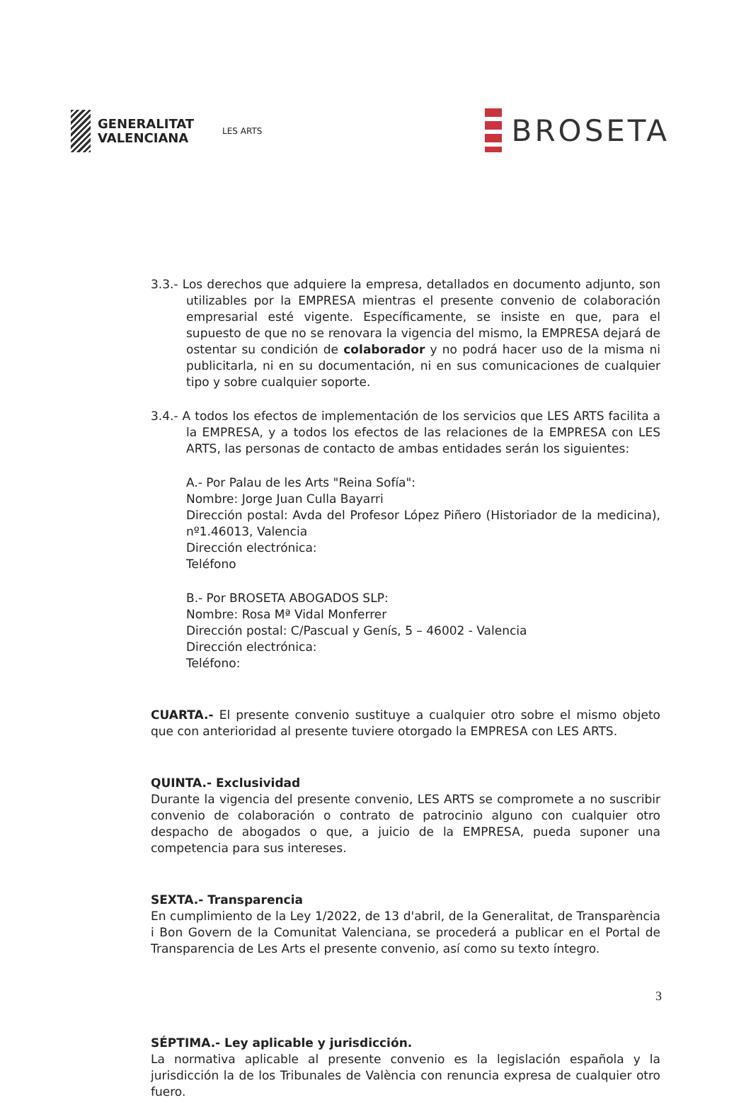GENERALITAT
VALENCIANA
LES ARTS
BROSETA
3.3.- Los derechos que adquiere la empresa, detallados en documento adjunto, son utilizables por la EMPRESA mientras el presente convenio de colaboración empresarial esté vigente. Específicamente, se insiste en que, para el supuesto de que no se renovara la vigencia del mismo, la EMPRESA dejará de ostentar su condición de colaborador y no podrá hacer uso de la misma ni publicitarla, ni en su documentación, ni en sus comunicaciones de cualquier tipo y sobre cualquier soporte.
3.4.- A todos los efectos de implementación de los servicios que LES ARTS facilita a la EMPRESA, y a todos los efectos de las relaciones de la EMPRESA con LES ARTS, las personas de contacto de ambas entidades serán los siguientes:
A.- Por Palau de les Arts "Reina Sofía":
Nombre: Jorge Juan Culla Bayarri
Dirección postal: Avda del Profesor López Piñero (Historiador de la medicina), nº1.46013, Valencia
Dirección electrónica:
Teléfono
B.- Por BROSETA ABOGADOS SLP:
Nombre: Rosa Mª Vidal Monferrer
Dirección postal: C/Pascual y Genís, 5 – 46002 - Valencia
Dirección electrónica:
Teléfono:
CUARTA.- El presente convenio sustituye a cualquier otro sobre el mismo objeto que con anterioridad al presente tuviere otorgado la EMPRESA con LES ARTS.
QUINTA.- Exclusividad
Durante la vigencia del presente convenio, LES ARTS se compromete a no suscribir convenio de colaboración o contrato de patrocinio alguno con cualquier otro despacho de abogados o que, a juicio de la EMPRESA, pueda suponer una competencia para sus intereses.
SEXTA.- Transparencia
En cumplimiento de la Ley 1/2022, de 13 d'abril, de la Generalitat, de Transparència i Bon Govern de la Comunitat Valenciana, se procederá a publicar en el Portal de Transparencia de Les Arts el presente convenio, así como su texto íntegro.
SÉPTIMA.- Ley aplicable y jurisdicción.
La normativa aplicable al presente convenio es la legislación española y la jurisdicción la de los Tribunales de València con renuncia expresa de cualquier otro fuero.
3